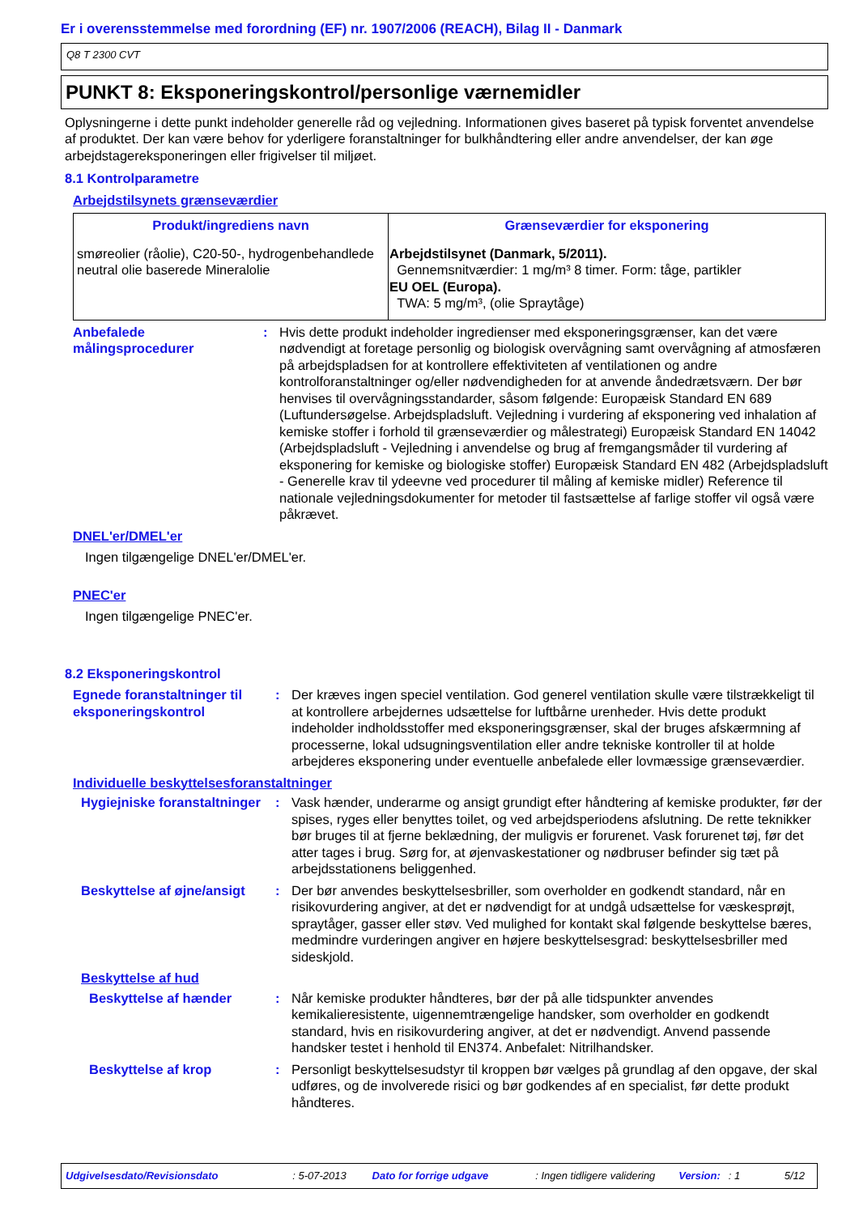Er i overensstemmelse med forordning (EF) nr. 1907/2006 (REACH), Bilag II - Danmark
Q8 T 2300 CVT
PUNKT 8: Eksponeringskontrol/personlige værnemidler
Oplysningerne i dette punkt indeholder generelle råd og vejledning. Informationen gives baseret på typisk forventet anvendelse af produktet. Der kan være behov for yderligere foranstaltninger for bulkhåndtering eller andre anvendelser, der kan øge arbejdstagereksponeringen eller frigivelser til miljøet.
8.1 Kontrolparametre
Arbejdstilsynets grænseværdier
| Produkt/ingrediens navn | Grænseværdier for eksponering |
| --- | --- |
| smøreolier (råolie), C20-50-, hydrogenbehandlede neutral olie baserede Mineralolie | Arbejdstilsynet (Danmark, 5/2011). Gennemsnitværdier: 1 mg/m³ 8 timer. Form: tåge, partikler EU OEL (Europa). TWA: 5 mg/m³, (olie Spraytåge) |
Anbefalede målingsprocedurer
: Hvis dette produkt indeholder ingredienser med eksponeringsgrænser, kan det være nødvendigt at foretage personlig og biologisk overvågning samt overvågning af atmosfæren på arbejdspladsen for at kontrollere effektiviteten af ventilationen og andre kontrolforanstaltninger og/eller nødvendigheden for at anvende åndedrætsværn. Der bør henvises til overvågningsstandarder, såsom følgende: Europæisk Standard EN 689 (Luftundersøgelse. Arbejdspladsluft. Vejledning i vurdering af eksponering ved inhalation af kemiske stoffer i forhold til grænseværdier og målestrategi) Europæisk Standard EN 14042 (Arbejdspladsluft - Vejledning i anvendelse og brug af fremgangsmåder til vurdering af eksponering for kemiske og biologiske stoffer) Europæisk Standard EN 482 (Arbejdspladsluft - Generelle krav til ydeevne ved procedurer til måling af kemiske midler) Reference til nationale vejledningsdokumenter for metoder til fastsættelse af farlige stoffer vil også være påkrævet.
DNEL'er/DMEL'er
Ingen tilgængelige DNEL'er/DMEL'er.
PNEC'er
Ingen tilgængelige PNEC'er.
8.2 Eksponeringskontrol
Egnede foranstaltninger til eksponeringskontrol
: Der kræves ingen speciel ventilation. God generel ventilation skulle være tilstrækkeligt til at kontrollere arbejdernes udsættelse for luftbårne urenheder. Hvis dette produkt indeholder indholdsstoffer med eksponeringsgrænser, skal der bruges afskærmning af processerne, lokal udsugningsventilation eller andre tekniske kontroller til at holde arbejderes eksponering under eventuelle anbefalede eller lovmæssige grænseværdier.
Individuelle beskyttelsesforanstaltninger
Hygiejniske foranstaltninger
: Vask hænder, underarme og ansigt grundigt efter håndtering af kemiske produkter, før der spises, ryges eller benyttes toilet, og ved arbejdsperiodens afslutning. De rette teknikker bør bruges til at fjerne beklædning, der muligvis er forurenet. Vask forurenet tøj, før det atter tages i brug. Sørg for, at øjenvaskestationer og nødbruser befinder sig tæt på arbejdsstationens beliggenhed.
Beskyttelse af øjne/ansigt
: Der bør anvendes beskyttelsesbriller, som overholder en godkendt standard, når en risikovurdering angiver, at det er nødvendigt for at undgå udsættelse for væskesprøjt, spraytåger, gasser eller støv. Ved mulighed for kontakt skal følgende beskyttelse bæres, medmindre vurderingen angiver en højere beskyttelsesgrad: beskyttelsesbriller med sideskjold.
Beskyttelse af hud
Beskyttelse af hænder : Når kemiske produkter håndteres, bør der på alle tidspunkter anvendes kemikalieresistente, uigennemtrængelige handsker, som overholder en godkendt standard, hvis en risikovurdering angiver, at det er nødvendigt. Anvend passende handsker testet i henhold til EN374. Anbefalet: Nitrilhandsker.
Beskyttelse af krop : Personligt beskyttelsesudstyr til kroppen bør vælges på grundlag af den opgave, der skal udføres, og de involverede risici og bør godkendes af en specialist, før dette produkt håndteres.
Udgivelsesdato/Revisionsdato: 5-07-2013 Dato for forrige udgave: Ingen tidligere validering Version:: 1 5/12